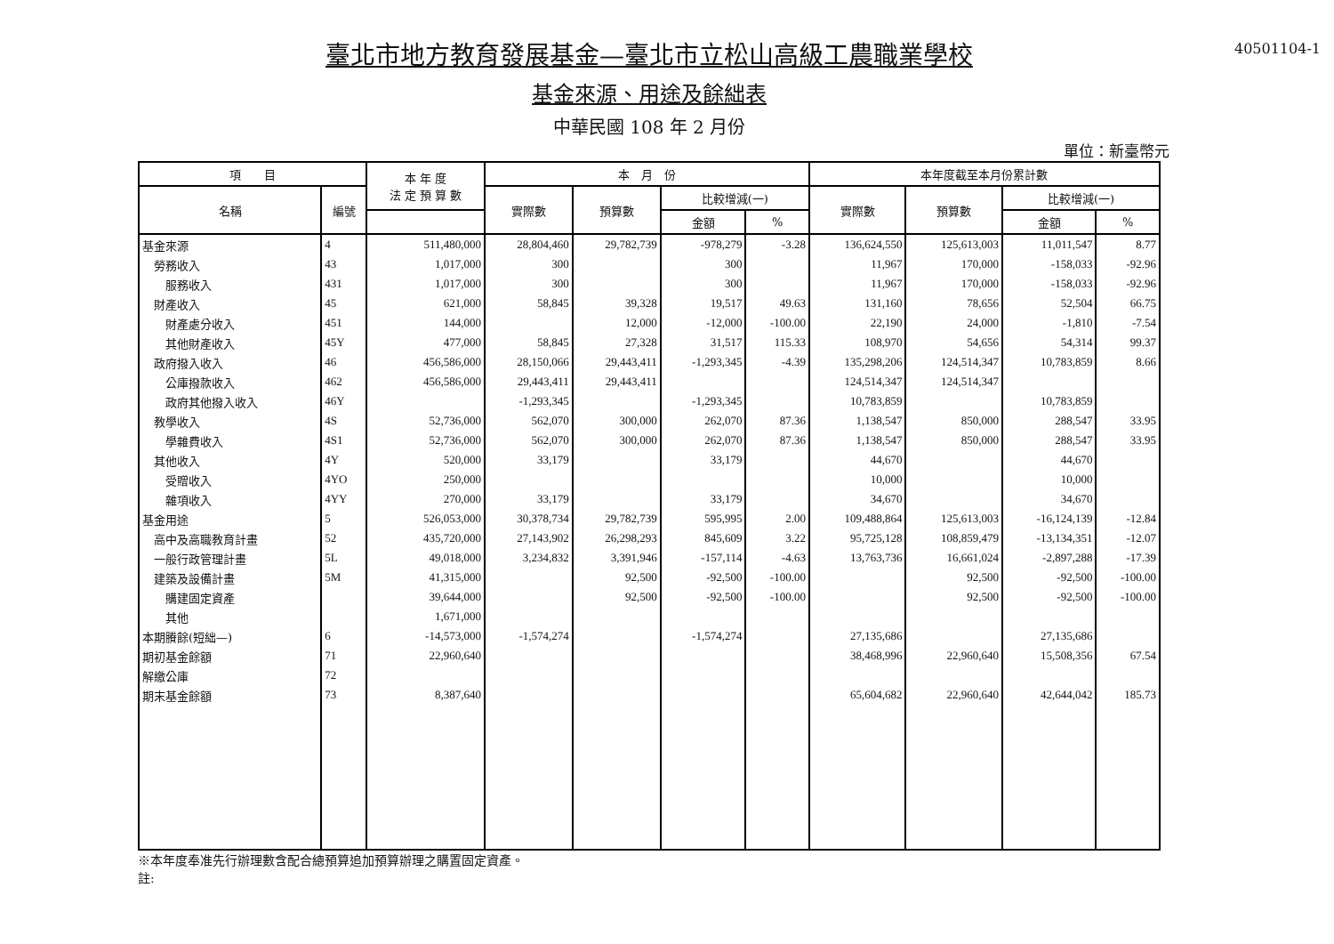40501104-1
臺北市地方教育發展基金—臺北市立松山高級工農職業學校
基金來源、用途及餘絀表
中華民國 108 年 2 月份
單位：新臺幣元
| 項 目 | | 本 年 度 法 定 預 算 數 | 本 月 份 | | | | 本年度截至本月份累計數 | | | |
| --- | --- | --- | --- | --- | --- | --- | --- | --- | --- | --- |
| 名稱 | 編號 | | 實際數 | 預算數 | 比較增減(一) | | 實際數 | 預算數 | 比較增減(一) | |
| | | | | | 金額 | % | | | 金額 | % |
| 基金來源 | 4 | 511,480,000 | 28,804,460 | 29,782,739 | -978,279 | -3.28 | 136,624,550 | 125,613,003 | 11,011,547 | 8.77 |
| 勞務收入 | 43 | 1,017,000 | 300 | | 300 | | 11,967 | 170,000 | -158,033 | -92.96 |
| 服務收入 | 431 | 1,017,000 | 300 | | 300 | | 11,967 | 170,000 | -158,033 | -92.96 |
| 財產收入 | 45 | 621,000 | 58,845 | 39,328 | 19,517 | 49.63 | 131,160 | 78,656 | 52,504 | 66.75 |
| 財產處分收入 | 451 | 144,000 | | 12,000 | -12,000 | -100.00 | 22,190 | 24,000 | -1,810 | -7.54 |
| 其他財產收入 | 45Y | 477,000 | 58,845 | 27,328 | 31,517 | 115.33 | 108,970 | 54,656 | 54,314 | 99.37 |
| 政府撥入收入 | 46 | 456,586,000 | 28,150,066 | 29,443,411 | -1,293,345 | -4.39 | 135,298,206 | 124,514,347 | 10,783,859 | 8.66 |
| 公庫撥款收入 | 462 | 456,586,000 | 29,443,411 | 29,443,411 | | | 124,514,347 | 124,514,347 | | |
| 政府其他撥入收入 | 46Y | | -1,293,345 | | -1,293,345 | | 10,783,859 | | 10,783,859 | |
| 教學收入 | 4S | 52,736,000 | 562,070 | 300,000 | 262,070 | 87.36 | 1,138,547 | 850,000 | 288,547 | 33.95 |
| 學雜費收入 | 4S1 | 52,736,000 | 562,070 | 300,000 | 262,070 | 87.36 | 1,138,547 | 850,000 | 288,547 | 33.95 |
| 其他收入 | 4Y | 520,000 | 33,179 | | 33,179 | | 44,670 | | 44,670 | |
| 受贈收入 | 4YO | 250,000 | | | | | 10,000 | | 10,000 | |
| 雜項收入 | 4YY | 270,000 | 33,179 | | 33,179 | | 34,670 | | 34,670 | |
| 基金用途 | 5 | 526,053,000 | 30,378,734 | 29,782,739 | 595,995 | 2.00 | 109,488,864 | 125,613,003 | -16,124,139 | -12.84 |
| 高中及高職教育計畫 | 52 | 435,720,000 | 27,143,902 | 26,298,293 | 845,609 | 3.22 | 95,725,128 | 108,859,479 | -13,134,351 | -12.07 |
| 一般行政管理計畫 | 5L | 49,018,000 | 3,234,832 | 3,391,946 | -157,114 | -4.63 | 13,763,736 | 16,661,024 | -2,897,288 | -17.39 |
| 建築及設備計畫 | 5M | 41,315,000 | | 92,500 | -92,500 | -100.00 | | 92,500 | -92,500 | -100.00 |
| 購建固定資產 | | 39,644,000 | | 92,500 | -92,500 | -100.00 | | 92,500 | -92,500 | -100.00 |
| 其他 | | 1,671,000 | | | | | | | | |
| 本期賸餘(短絀—) | 6 | -14,573,000 | -1,574,274 | | -1,574,274 | | 27,135,686 | | 27,135,686 | |
| 期初基金餘額 | 71 | 22,960,640 | | | | | 38,468,996 | 22,960,640 | 15,508,356 | 67.54 |
| 解繳公庫 | 72 | | | | | | | | | |
| 期末基金餘額 | 73 | 8,387,640 | | | | | 65,604,682 | 22,960,640 | 42,644,042 | 185.73 |
※本年度奉准先行辦理數含配合總預算追加預算辦理之購置固定資產。
註: